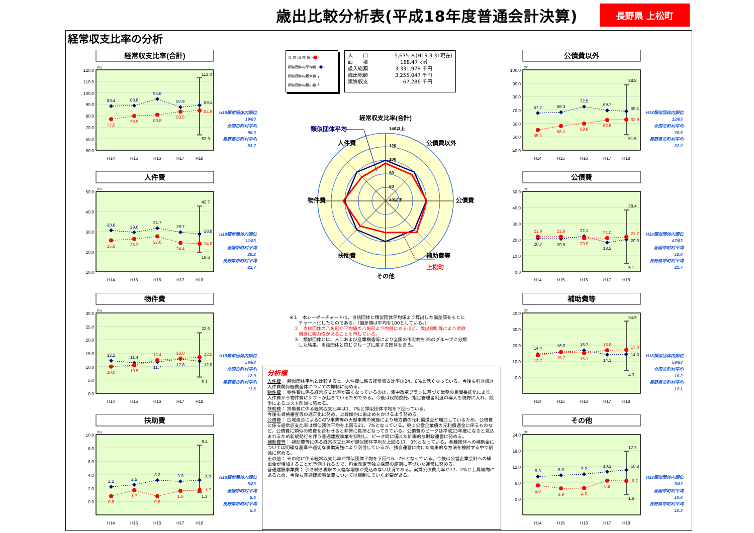歳出比較分析表(平成18年度普通会計決算)
長野県 上松町
経常収支比率の分析
経常収支比率(合計)
120.0
110.0
100.0
90.0
80.0
70.0
60.0
50.0
(%)
88.4
88.8
94.6
87.9
89.1
77.0
79.9
80.8
83.6
84.6
113.0
63.3
H14
H15
H16
H17
H18
H18類似団体内順位
19/83
全国市町村平均
90.3
長野県市町村平均
83.7
人件費
50.0
40.0
30.0
20.0
10.0
(%)
30.6
29.6
31.7
29.7
28.8
25.6
26.3
27.6
24.4
24.0
42.7
19.6
H14
H15
H16
H17
H18
H18類似団体内順位
11/83
全国市町村平均
28.2
長野県市町村平均
22.7
物件費
30.0
25.0
20.0
15.0
10.0
5.0
0.0
(%)
12.2
11.4
11.7
12.8
12.0
10.0
10.5
12.4
13.0
13.5
22.6
6.1
H14
H15
H16
H17
H18
H18類似団体内順位
56/83
全国市町村平均
12.9
長野県市町村平均
11.6
扶助費
10.0
8.0
6.0
4.0
2.0
0.0
(%)
2.2
2.5
3.2
3.0
3.2
0.8
1.7
0.8
1.6
1.7
8.4
1.3
H14
H15
H16
H17
H18
H18類似団体内順位
5/83
全国市町村平均
8.6
長野県市町村平均
5.3
当 該 団 体 値 -●-
類似団体内平均値 -◆-
類似団体内最大値 ┬
類似団体内最小値 ┴
人　　口 5,635 人(H19.3.31現在)
面　　積 168.47 k㎡　　　　　
歳入総額 3,331,979 千円　　　　
歳出総額 3,255,047 千円　　　　
実質収支 67,286 千円　　　　
経常収支比率(合計)
類似団体平均
140以上
120
100
80
60
40以下
人件費
公債費以外
物件費
公債費
扶助費
補助費等
上松町
その他
※１　本レーダーチャートは、当該団体と類似団体平均値より算出した偏差値をもとに
　　チャート化したものである。（偏差値は平均を100としている。）
　２　当該団体の八角形が平均値の八角形より内側にあるほど、歳出抑制等により財政
　　構造に弾力性があることを示している。
　３　類似団体とは、人口および産業構造等により全国の市町村を35のグループに分類
　　した結果、当該団体と同じグループに属する団体を言う。
分析欄
人件費： 類似団体平均と比較すると、人件費に係る経常収支比率は24．0%と低くなっている。今後も引き続き人件費関係経費全体についての抑制に努める。
物件費： 物件費に係る経常収支比率が高くなっているのは、集中改革プランに基づく業務の民間委託化により、人件費から物件費にシフトが起きているためである。今後は民間委託、指定管理者制度の導入も視野に入れ、競争によるコスト削減に努める。
扶助費： 扶助費に係る経常収支比率は1．7%と類似団体平均を下回っている。
今後も資格審査等の適正化に努め、上昇傾向に歯止めをかけるよう努める。
公債費： 広域連合によるCATV事業等の大型事業の実施により地方債の元利償還金が増加しているため、公債費に係る経常収支比率は類似団体平均を上回る21．7%となっている。更に公営企業債の元利償還金に係るものなど、公債費に類似の経費を合わせると非常に負担となってきている。公債費のピークは平成23年度になると見込まれるため新規発行を伴う普通建設事業を抑制し、ピーク時に備えた計画的な財政運営に努める。
補助費等： 補助費等に係る経常収支比率が類似団体平均を上回る17．0%となっている。各種団体への補助金については明確な基準や適切な事業実施により交付しているが、独自運営に向けた効果的な方法を検討する中で削減に努める。
その他： その他に係る経常収支比率が類似団体平均を下回り6．7%となっている。今後は公営企業会計への繰出金が増加することが予測されるので、料金改定等独立採算の原則に基づいた運営に努める。
普通建設事業費： 引き続き税収の大幅な増加が見込めない状況である。実質公債費比率が17．2%と上昇傾向にあるため、今後も普通建設事業費については抑制していく必要がある。
公債費以外
100.0
90.0
80.0
70.0
60.0
50.0
40.0
(%)
67.7
68.3
72.5
69.7
69.1
55.1
58.1
59.9
62.6
62.9
88.8
51.5
H14
H15
H16
H17
H18
H18類似団体内順位
12/83
全国市町村平均
70.5
長野県市町村平均
62.0
公債費
50.0
40.0
30.0
20.0
10.0
0.0
(%)
20.7
20.5
22.1
18.2
20.0
21.9
21.8
20.9
21.0
21.7
38.4
5.1
H14
H15
H16
H17
H18
H18類似団体内順位
47/83
全国市町村平均
19.8
長野県市町村平均
21.7
補助費等
40.0
30.0
20.0
10.0
0.0
(%)
14.4
16.0
16.7
14.1
14.3
13.7
15.7
15.1
16.8
17.0
34.9
4.3
H14
H15
H16
H17
H18
H18類似団体内順位
59/83
全国市町村平均
10.2
長野県市町村平均
12.1
その他
24.0
18.0
12.0
6.0
0.0
(%)
8.3
8.8
9.2
10.1
10.8
5.0
3.9
4.0
6.8
6.7
17.7
1.6
H14
H15
H16
H17
H18
H18類似団体内順位
5/83
全国市町村平均
10.6
長野県市町村平均
10.3